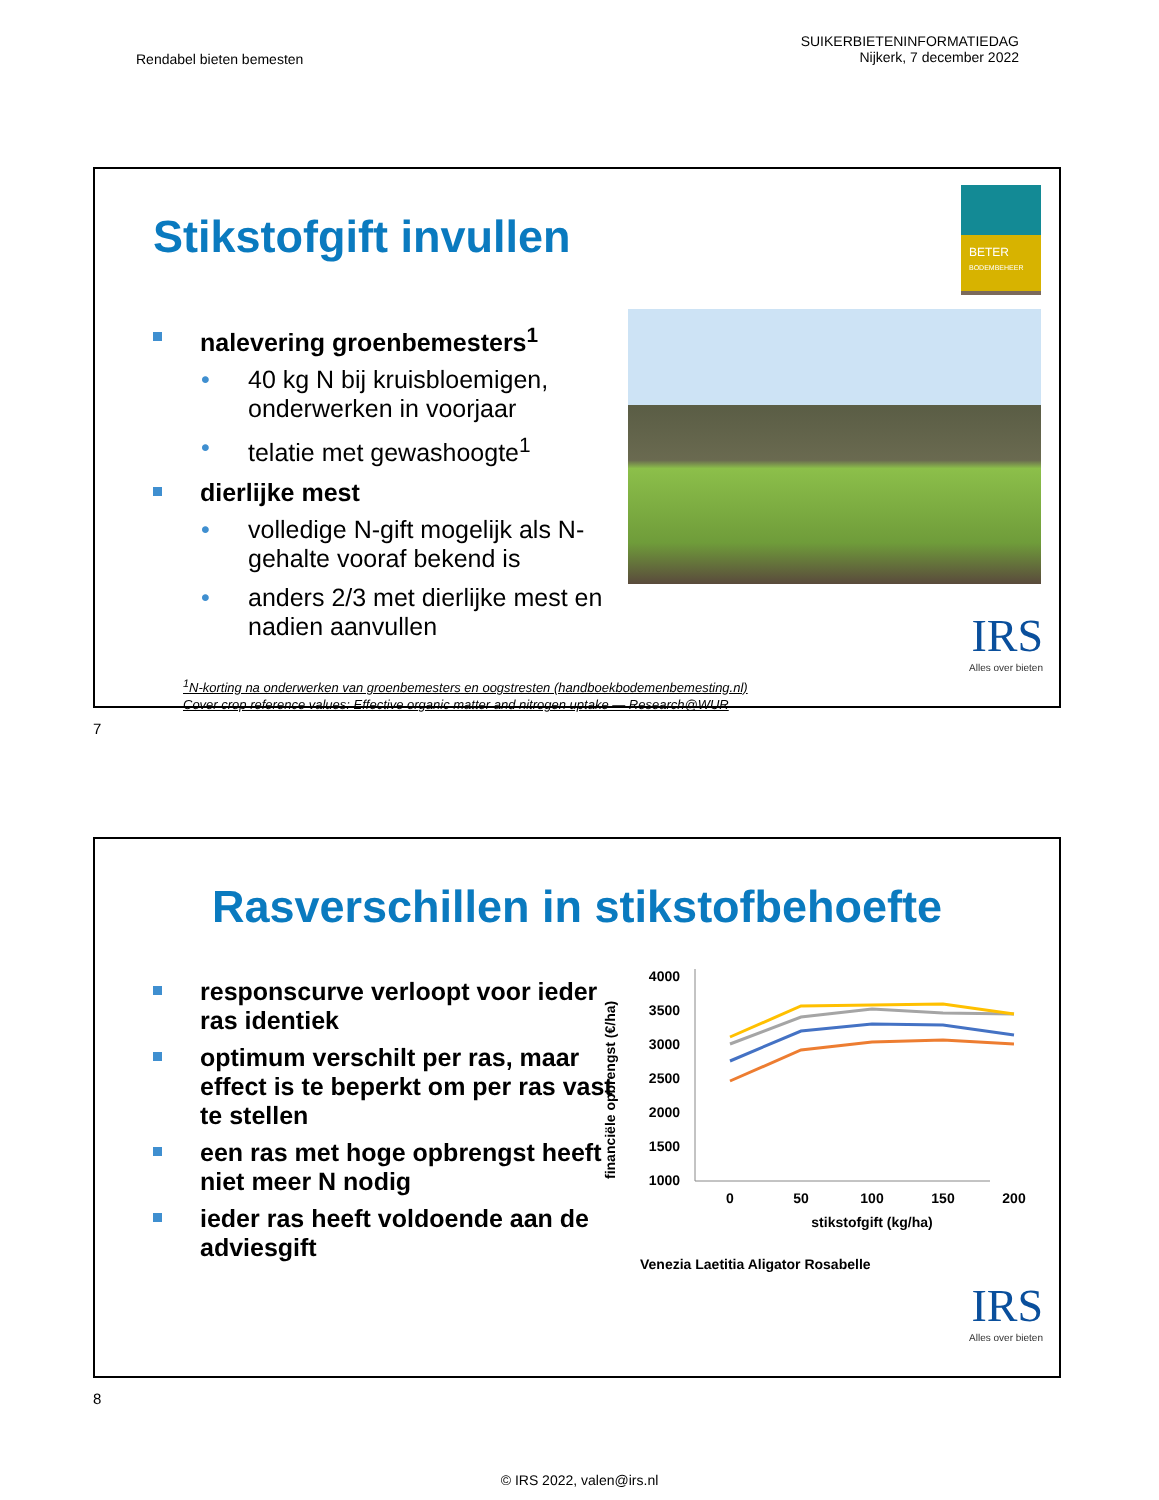Rendabel bieten bemesten
SUIKERBIETENINFORMATIEDAG
Nijkerk, 7 december 2022
Stikstofgift invullen
BETER
BODEMBEHEER
nalevering groenbemesters<sup>1</sup>
• 40 kg N bij kruisbloemigen, onderwerken in voorjaar
• telatie met gewashoogte<sup>1</sup>
dierlijke mest
• volledige N-gift mogelijk als N-gehalte vooraf bekend is
• anders 2/3 met dierlijke mest en nadien aanvullen
IRS
Alles over bieten
<sup>1</sup> N-korting na onderwerken van groenbemesters en oogstresten (handboekbodemenbemesting.nl)
Cover crop reference values: Effective organic matter and nitrogen uptake — Research@WUR
7
Rasverschillen in stikstofbehoefte
responscurve verloopt voor ieder ras identiek
optimum verschilt per ras, maar effect is te beperkt om per ras vast te stellen
een ras met hoge opbrengst heeft niet meer N nodig
ieder ras heeft voldoende aan de adviesgift
financiële opbrengst (€/ha)
4000
3500
3000
2500
2000
1500
1000
0
50
100
150
200
stikstofgift (kg/ha)
Venezia Laetitia Aligator Rosabelle
IRS
Alles over bieten
8
© IRS 2022, valen@irs.nl